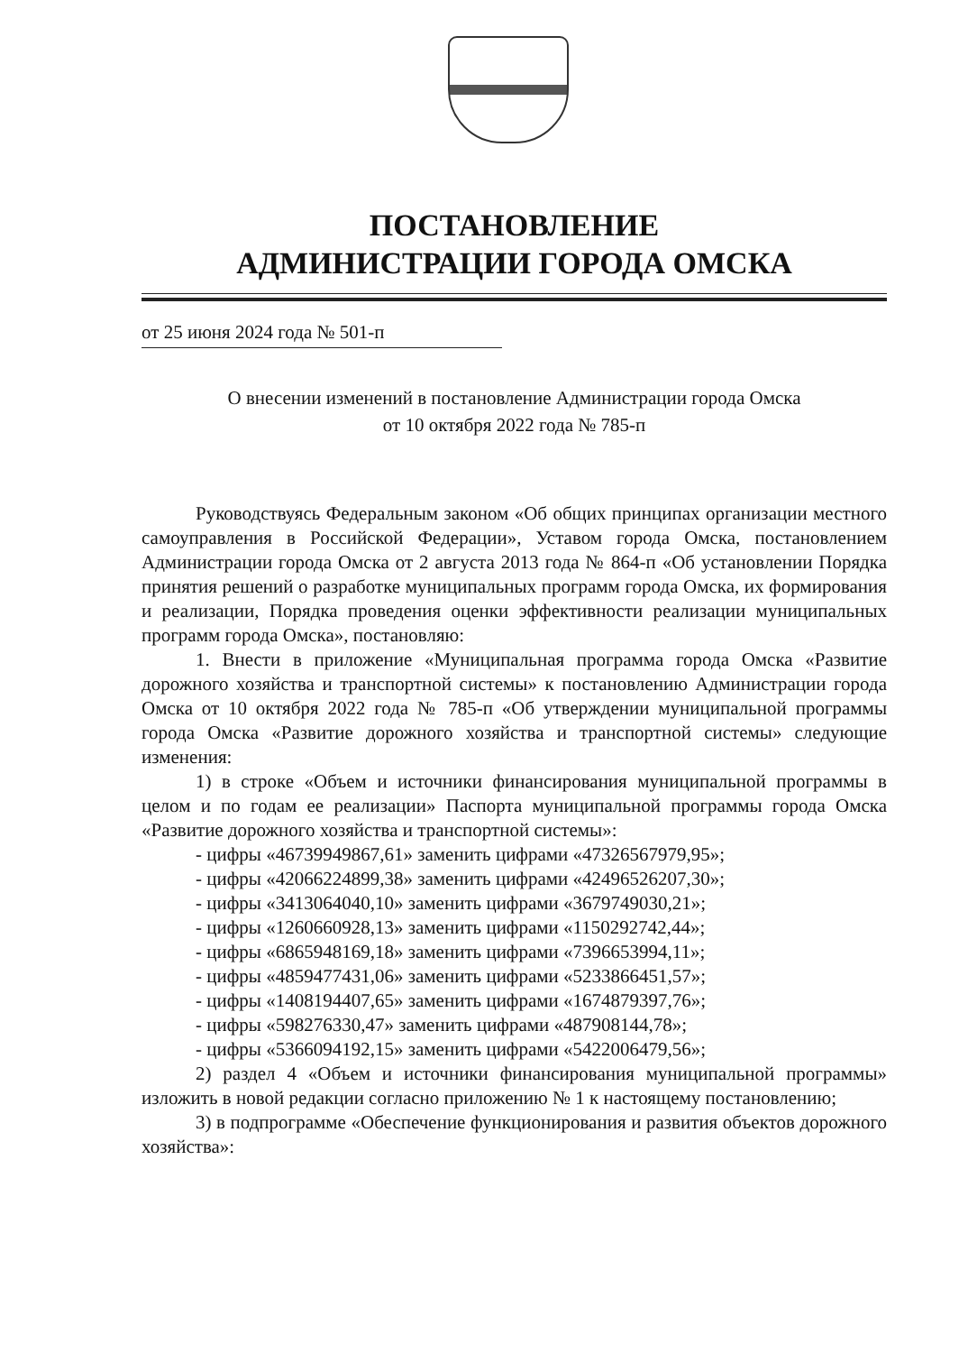ПОСТАНОВЛЕНИЕ
АДМИНИСТРАЦИИ ГОРОДА ОМСКА
от 25 июня 2024 года № 501-п
О внесении изменений в постановление Администрации города Омска
от 10 октября 2022 года № 785-п
Руководствуясь Федеральным законом «Об общих принципах организации местного самоуправления в Российской Федерации», Уставом города Омска, постановлением Администрации города Омска от 2 августа 2013 года № 864-п «Об установлении Порядка принятия решений о разработке муниципальных программ города Омска, их формирования и реализации, Порядка проведения оценки эффективности реализации муниципальных программ города Омска», постановляю:
1. Внести в приложение «Муниципальная программа города Омска «Развитие дорожного хозяйства и транспортной системы» к постановлению Администрации города Омска от 10 октября 2022 года № 785-п «Об утверждении муниципальной программы города Омска «Развитие дорожного хозяйства и транспортной системы» следующие изменения:
1) в строке «Объем и источники финансирования муниципальной программы в целом и по годам ее реализации» Паспорта муниципальной программы города Омска «Развитие дорожного хозяйства и транспортной системы»:
- цифры «46739949867,61» заменить цифрами «47326567979,95»;
- цифры «42066224899,38» заменить цифрами «42496526207,30»;
- цифры «3413064040,10» заменить цифрами «3679749030,21»;
- цифры «1260660928,13» заменить цифрами «1150292742,44»;
- цифры «6865948169,18» заменить цифрами «7396653994,11»;
- цифры «4859477431,06» заменить цифрами «5233866451,57»;
- цифры «1408194407,65» заменить цифрами «1674879397,76»;
- цифры «598276330,47» заменить цифрами «487908144,78»;
- цифры «5366094192,15» заменить цифрами «5422006479,56»;
2) раздел 4 «Объем и источники финансирования муниципальной программы» изложить в новой редакции согласно приложению № 1 к настоящему постановлению;
3) в подпрограмме «Обеспечение функционирования и развития объектов дорожного хозяйства»: